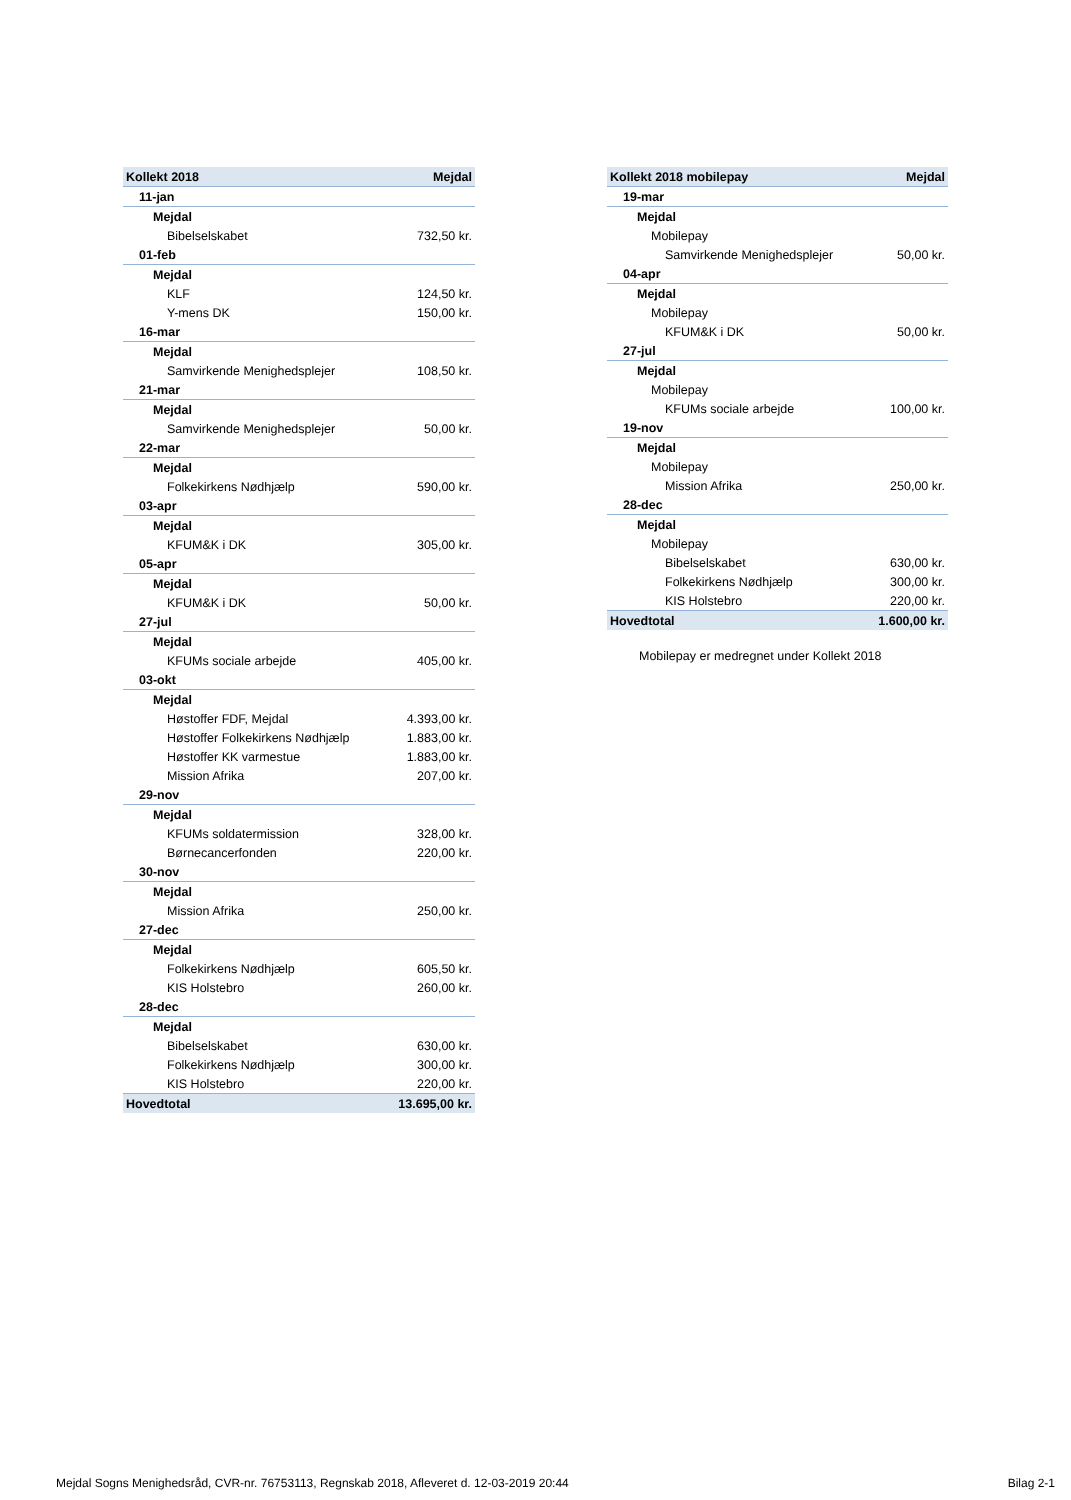| Kollekt 2018 | Mejdal |
| --- | --- |
| 11-jan | |
| Mejdal | |
| Bibelselskabet | 732,50 kr. |
| 01-feb | |
| Mejdal | |
| KLF | 124,50 kr. |
| Y-mens DK | 150,00 kr. |
| 16-mar | |
| Mejdal | |
| Samvirkende Menighedsplejer | 108,50 kr. |
| 21-mar | |
| Mejdal | |
| Samvirkende Menighedsplejer | 50,00 kr. |
| 22-mar | |
| Mejdal | |
| Folkekirkens Nødhjælp | 590,00 kr. |
| 03-apr | |
| Mejdal | |
| KFUM&K i DK | 305,00 kr. |
| 05-apr | |
| Mejdal | |
| KFUM&K i DK | 50,00 kr. |
| 27-jul | |
| Mejdal | |
| KFUMs sociale arbejde | 405,00 kr. |
| 03-okt | |
| Mejdal | |
| Høstoffer FDF, Mejdal | 4.393,00 kr. |
| Høstoffer Folkekirkens Nødhjælp | 1.883,00 kr. |
| Høstoffer KK varmestue | 1.883,00 kr. |
| Mission Afrika | 207,00 kr. |
| 29-nov | |
| Mejdal | |
| KFUMs soldatermission | 328,00 kr. |
| Børnecancerfonden | 220,00 kr. |
| 30-nov | |
| Mejdal | |
| Mission Afrika | 250,00 kr. |
| 27-dec | |
| Mejdal | |
| Folkekirkens Nødhjælp | 605,50 kr. |
| KIS Holstebro | 260,00 kr. |
| 28-dec | |
| Mejdal | |
| Bibelselskabet | 630,00 kr. |
| Folkekirkens Nødhjælp | 300,00 kr. |
| KIS Holstebro | 220,00 kr. |
| Hovedtotal | 13.695,00 kr. |
| Kollekt 2018 mobilepay | Mejdal |
| --- | --- |
| 19-mar | |
| Mejdal | |
| Mobilepay | |
| Samvirkende Menighedsplejer | 50,00 kr. |
| 04-apr | |
| Mejdal | |
| Mobilepay | |
| KFUM&K i DK | 50,00 kr. |
| 27-jul | |
| Mejdal | |
| Mobilepay | |
| KFUMs sociale arbejde | 100,00 kr. |
| 19-nov | |
| Mejdal | |
| Mobilepay | |
| Mission Afrika | 250,00 kr. |
| 28-dec | |
| Mejdal | |
| Mobilepay | |
| Bibelselskabet | 630,00 kr. |
| Folkekirkens Nødhjælp | 300,00 kr. |
| KIS Holstebro | 220,00 kr. |
| Hovedtotal | 1.600,00 kr. |
Mobilepay er medregnet under Kollekt 2018
Mejdal Sogns Menighedsråd, CVR-nr. 76753113, Regnskab 2018, Afleveret d. 12-03-2019 20:44 Bilag 2-1